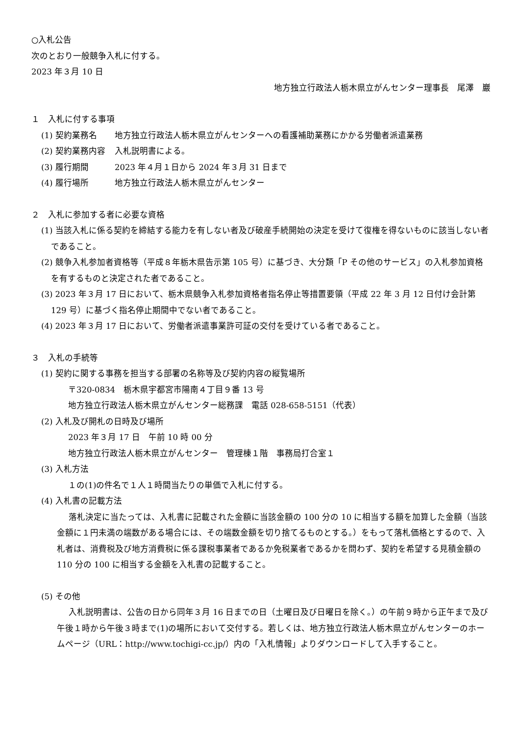○入札公告
次のとおり一般競争入札に付する。
2023 年３月 10 日
地方独立行政法人栃木県立がんセンター理事長　尾澤　巖
１　入札に付する事項
(1) 契約業務名 地方独立行政法人栃木県立がんセンターへの看護補助業務にかかる労働者派遣業務
(2) 契約業務内容 入札説明書による。
(3) 履行期間 2023 年４月１日から 2024 年３月 31 日まで
(4) 履行場所 地方独立行政法人栃木県立がんセンター
２　入札に参加する者に必要な資格
(1) 当該入札に係る契約を締結する能力を有しない者及び破産手続開始の決定を受けて復権を得ないものに該当しない者であること。
(2) 競争入札参加者資格等（平成８年栃木県告示第 105 号）に基づき、大分類「P その他のサービス」の入札参加資格を有するものと決定された者であること。
(3) 2023 年３月 17 日において、栃木県競争入札参加資格者指名停止等措置要領（平成 22 年 3 月 12 日付け会計第 129 号）に基づく指名停止期間中でない者であること。
(4) 2023 年３月 17 日において、労働者派遣事業許可証の交付を受けている者であること。
３　入札の手続等
(1) 契約に関する事務を担当する部署の名称等及び契約内容の縦覧場所
〒320-0834　栃木県宇都宮市陽南４丁目９番 13 号
地方独立行政法人栃木県立がんセンター総務課　電話 028-658-5151（代表）
(2) 入札及び開札の日時及び場所
2023 年３月 17 日　午前 10 時 00 分
地方独立行政法人栃木県立がんセンター　管理棟１階　事務局打合室１
(3) 入札方法
１の(1)の件名で１人１時間当たりの単価で入札に付する。
(4) 入札書の記載方法
落札決定に当たっては、入札書に記載された金額に当該金額の 100 分の 10 に相当する額を加算した金額（当該金額に１円未満の端数がある場合には、その端数金額を切り捨てるものとする。）をもって落札価格とするので、入札者は、消費税及び地方消費税に係る課税事業者であるか免税業者であるかを問わず、契約を希望する見積金額の 110 分の 100 に相当する金額を入札書の記載すること。
(5) その他
入札説明書は、公告の日から同年３月 16 日までの日（土曜日及び日曜日を除く。）の午前９時から正午まで及び午後１時から午後３時まで(1)の場所において交付する。若しくは、地方独立行政法人栃木県立がんセンターのホームページ（URL：http://www.tochigi-cc.jp/）内の「入札情報」よりダウンロードして入手すること。